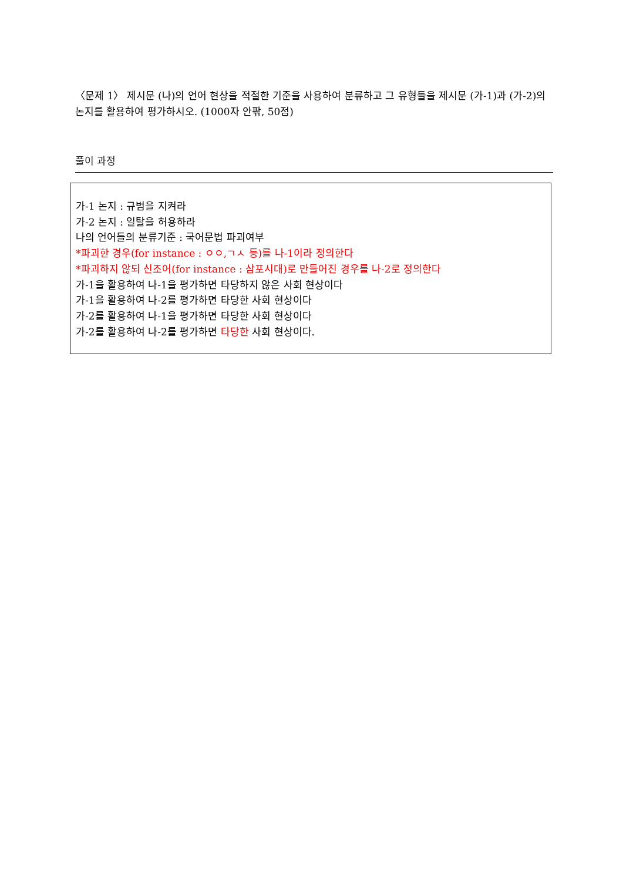〈문제 1〉 제시문 (나)의 언어 현상을 적절한 기준을 사용하여 분류하고 그 유형들을 제시문 (가-1)과 (가-2)의 논지를 활용하여 평가하시오. (1000자 안팎, 50점)
풀이 과정
가-1 논지 : 규범을 지켜라
가-2 논지 : 일탈을 허용하라
나의 언어들의 분류기준 : 국어문법 파괴여부
*파괴한 경우(for instance : ㅇㅇ,ㄱㅅ 등)를 나-1이라 정의한다
*파괴하지 않되 신조어(for instance : 삼포시대)로 만들어진 경우를 나-2로 정의한다
가-1을 활용하여 나-1을 평가하면 타당하지 않은 사회 현상이다
가-1을 활용하여 나-2를 평가하면 타당한 사회 현상이다
가-2를 활용하여 나-1을 평가하면 타당한 사회 현상이다
가-2를 활용하여 나-2를 평가하면 타당한 사회 현상이다.